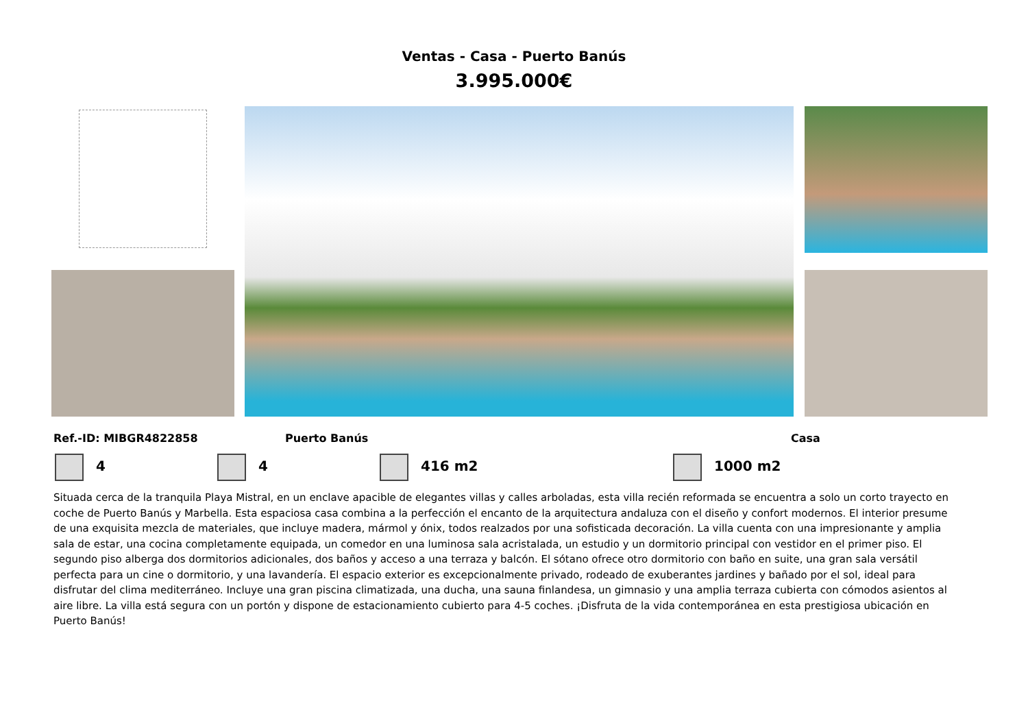Ventas - Casa - Puerto Banús
3.995.000€
Ref.-ID: MIBGR4822858 Puerto Banús Casa
4 4 416 m2 1000 m2
Situada cerca de la tranquila Playa Mistral, en un enclave apacible de elegantes villas y calles arboladas, esta villa recién reformada se encuentra a solo un corto trayecto en coche de Puerto Banús y Marbella. Esta espaciosa casa combina a la perfección el encanto de la arquitectura andaluza con el diseño y confort modernos. El interior presume de una exquisita mezcla de materiales, que incluye madera, mármol y ónix, todos realzados por una sofisticada decoración. La villa cuenta con una impresionante y amplia sala de estar, una cocina completamente equipada, un comedor en una luminosa sala acristalada, un estudio y un dormitorio principal con vestidor en el primer piso. El segundo piso alberga dos dormitorios adicionales, dos baños y acceso a una terraza y balcón. El sótano ofrece otro dormitorio con baño en suite, una gran sala versátil perfecta para un cine o dormitorio, y una lavandería. El espacio exterior es excepcionalmente privado, rodeado de exuberantes jardines y bañado por el sol, ideal para disfrutar del clima mediterráneo. Incluye una gran piscina climatizada, una ducha, una sauna finlandesa, un gimnasio y una amplia terraza cubierta con cómodos asientos al aire libre. La villa está segura con un portón y dispone de estacionamiento cubierto para 4-5 coches. ¡Disfruta de la vida contemporánea en esta prestigiosa ubicación en Puerto Banús!